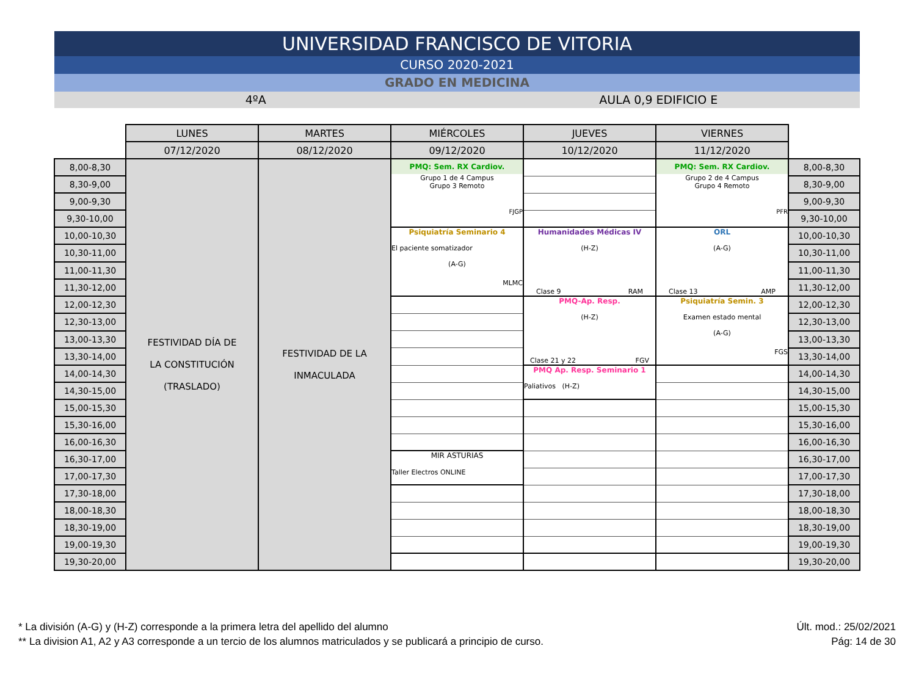UNIVERSIDAD FRANCISCO DE VITORIA
CURSO 2020-2021
GRADO EN MEDICINA
4ºA AULA 0,9 EDIFICIO E
| | LUNES | MARTES | MIÉRCOLES | JUEVES | VIERNES | |
| | 07/12/2020 | 08/12/2020 | 09/12/2020 | 10/12/2020 | 11/12/2020 | |
| 8,00-8,30 | FESTIVIDAD DÍA DE LA CONSTITUCIÓN (TRASLADO) | FESTIVIDAD DE LA INMACULADA | PMQ: Sem. RX Cardiov. Grupo 1 de 4 Campus Grupo 3 Remoto FJGP | | PMQ: Sem. RX Cardiov. Grupo 2 de 4 Campus Grupo 4 Remoto PFR | 8,00-8,30 |
| 8,30-9,00 | | | | | | 8,30-9,00 |
| 9,00-9,30 | | | | | | 9,00-9,30 |
| 9,30-10,00 | | | | | | 9,30-10,00 |
| 10,00-10,30 | | | Psiquiatría Seminario 4 El paciente somatizador (A-G) MLMC | Humanidades Médicas IV (H-Z) Clase 9 RAM | ORL (A-G) Clase 13 AMP | 10,00-10,30 |
| 10,30-11,00 | | | | | | 10,30-11,00 |
| 11,00-11,30 | | | | | | 11,00-11,30 |
| 11,30-12,00 | | | | | | 11,30-12,00 |
| 12,00-12,30 | | | | PMQ-Ap. Resp. (H-Z) Clase 21 y 22 FGV | Psiquiatría Semin. 3 Examen estado mental (A-G) FGS | 12,00-12,30 |
| 12,30-13,00 | | | | | | 12,30-13,00 |
| 13,00-13,30 | | | | | | 13,00-13,30 |
| 13,30-14,00 | | | | | | 13,30-14,00 |
| 14,00-14,30 | | | | PMQ Ap. Resp. Seminario 1 Paliativos (H-Z) | | 14,00-14,30 |
| 14,30-15,00 | | | | | | 14,30-15,00 |
| 15,00-15,30 | | | | | | 15,00-15,30 |
| 15,30-16,00 | | | | | | 15,30-16,00 |
| 16,00-16,30 | | | | | | 16,00-16,30 |
| 16,30-17,00 | | | MIR ASTURIAS Taller Electros ONLINE | | | 16,30-17,00 |
| 17,00-17,30 | | | | | | 17,00-17,30 |
| 17,30-18,00 | | | | | | 17,30-18,00 |
| 18,00-18,30 | | | | | | 18,00-18,30 |
| 18,30-19,00 | | | | | | 18,30-19,00 |
| 19,00-19,30 | | | | | | 19,00-19,30 |
| 19,30-20,00 | | | | | | 19,30-20,00 |
* La división (A-G) y (H-Z) corresponde a la primera letra del apellido del alumno
** La division A1, A2 y A3 corresponde a un tercio de los alumnos matriculados y se publicará a principio de curso.
Últ. mod.: 25/02/2021
Pág: 14 de 30